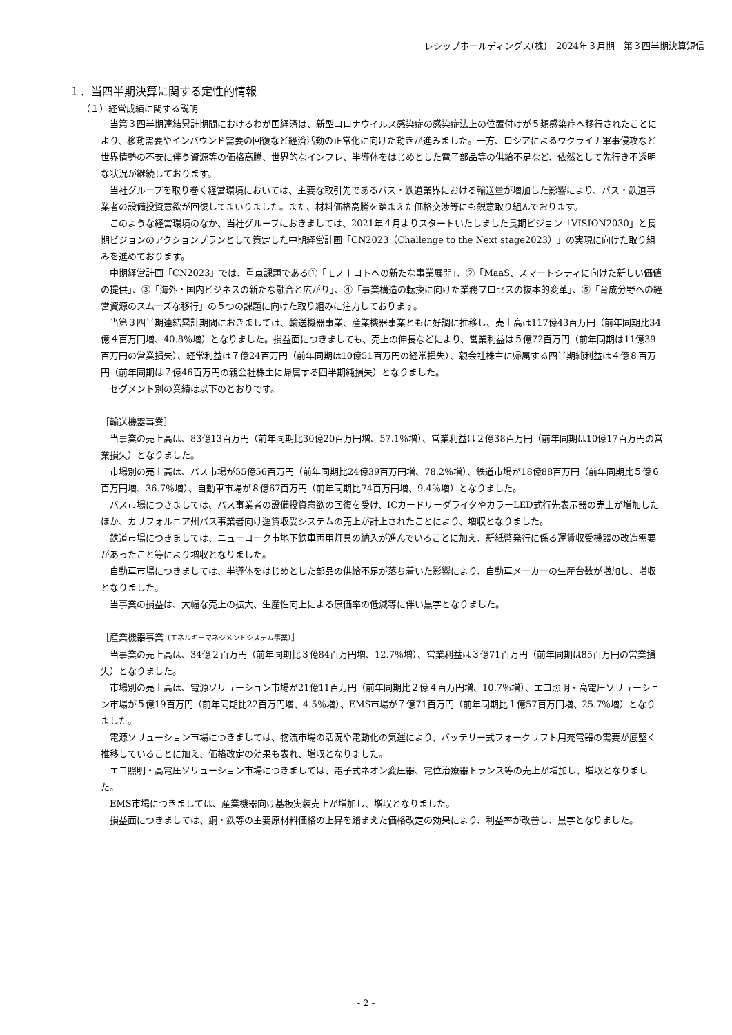レシップホールディングス(株)　2024年３月期　第３四半期決算短信
１．当四半期決算に関する定性的情報
（１）経営成績に関する説明
当第３四半期連結累計期間におけるわが国経済は、新型コロナウイルス感染症の感染症法上の位置付けが５類感染症へ移行されたことにより、移動需要やインバウンド需要の回復など経済活動の正常化に向けた動きが進みました。一方、ロシアによるウクライナ軍事侵攻など世界情勢の不安に伴う資源等の価格高騰、世界的なインフレ、半導体をはじめとした電子部品等の供給不足など、依然として先行き不透明な状況が継続しております。
当社グループを取り巻く経営環境においては、主要な取引先であるバス・鉄道業界における輸送量が増加した影響により、バス・鉄道事業者の設備投資意欲が回復してまいりました。また、材料価格高騰を踏まえた価格交渉等にも鋭意取り組んでおります。
このような経営環境のなか、当社グループにおきましては、2021年４月よりスタートいたしました長期ビジョン「VISION2030」と長期ビジョンのアクションプランとして策定した中期経営計画「CN2023（Challenge to the Next stage2023）」の実現に向けた取り組みを進めております。
中期経営計画「CN2023」では、重点課題である①「モノ＋コトへの新たな事業展開」、②「MaaS、スマートシティに向けた新しい価値の提供」、③「海外・国内ビジネスの新たな融合と広がり」、④「事業構造の転換に向けた業務プロセスの抜本的変革」、⑤「育成分野への経営資源のスムーズな移行」の５つの課題に向けた取り組みに注力しております。
当第３四半期連結累計期間におきましては、輸送機器事業、産業機器事業ともに好調に推移し、売上高は117億43百万円（前年同期比34億４百万円増、40.8％増）となりました。損益面につきましても、売上の伸長などにより、営業利益は５億72百万円（前年同期は11億39百万円の営業損失）、経常利益は７億24百万円（前年同期は10億51百万円の経常損失）、親会社株主に帰属する四半期純利益は４億８百万円（前年同期は７億46百万円の親会社株主に帰属する四半期純損失）となりました。
セグメント別の業績は以下のとおりです。
［輸送機器事業］
当事業の売上高は、83億13百万円（前年同期比30億20百万円増、57.1％増）、営業利益は２億38百万円（前年同期は10億17百万円の営業損失）となりました。
市場別の売上高は、バス市場が55億56百万円（前年同期比24億39百万円増、78.2％増）、鉄道市場が18億88百万円（前年同期比５億６百万円増、36.7％増）、自動車市場が８億67百万円（前年同期比74百万円増、9.4％増）となりました。
バス市場につきましては、バス事業者の設備投資意欲の回復を受け、ICカードリーダライタやカラーLED式行先表示器の売上が増加したほか、カリフォルニア州バス事業者向け運賃収受システムの売上が計上されたことにより、増収となりました。
鉄道市場につきましては、ニューヨーク市地下鉄車両用灯具の納入が進んでいることに加え、新紙幣発行に係る運賃収受機器の改造需要があったこと等により増収となりました。
自動車市場につきましては、半導体をはじめとした部品の供給不足が落ち着いた影響により、自動車メーカーの生産台数が増加し、増収となりました。
当事業の損益は、大幅な売上の拡大、生産性向上による原価率の低減等に伴い黒字となりました。
［産業機器事業（エネルギーマネジメントシステム事業）］
当事業の売上高は、34億２百万円（前年同期比３億84百万円増、12.7％増）、営業利益は３億71百万円（前年同期は85百万円の営業損失）となりました。
市場別の売上高は、電源ソリューション市場が21億11百万円（前年同期比２億４百万円増、10.7％増）、エコ照明・高電圧ソリューション市場が５億19百万円（前年同期比22百万円増、4.5％増）、EMS市場が７億71百万円（前年同期比１億57百万円増、25.7％増）となりました。
電源ソリューション市場につきましては、物流市場の活況や電動化の気運により、バッテリー式フォークリフト用充電器の需要が底堅く推移していることに加え、価格改定の効果も表れ、増収となりました。
エコ照明・高電圧ソリューション市場につきましては、電子式ネオン変圧器、電位治療器トランス等の売上が増加し、増収となりました。
EMS市場につきましては、産業機器向け基板実装売上が増加し、増収となりました。
損益面につきましては、銅・鉄等の主要原材料価格の上昇を踏まえた価格改定の効果により、利益率が改善し、黒字となりました。
- 2 -